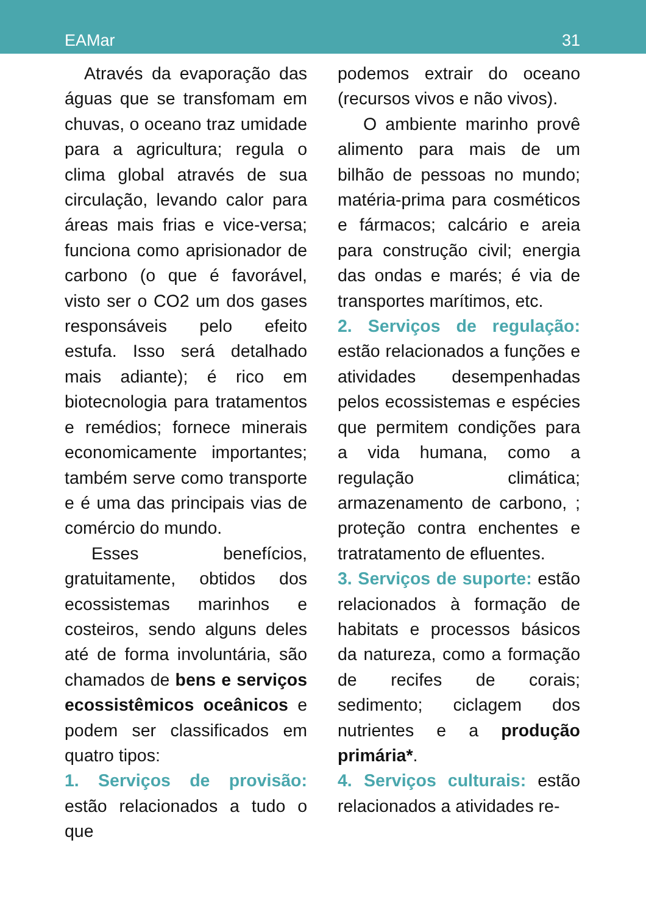EAMar 31
Através da evaporação das águas que se transfomam em chuvas, o oceano traz umidade para a agricultura; regula o clima global através de sua circulação, levando calor para áreas mais frias e vice-versa; funciona como aprisionador de carbono (o que é favorável, visto ser o CO2 um dos gases responsáveis pelo efeito estufa. Isso será detalhado mais adiante); é rico em biotecnologia para tratamentos e remédios; fornece minerais economicamente importantes; também serve como transporte e é uma das principais vias de comércio do mundo.
Esses benefícios, gratuitamente, obtidos dos ecossistemas marinhos e costeiros, sendo alguns deles até de forma involuntária, são chamados de bens e serviços ecossistêmicos oceânicos e podem ser classificados em quatro tipos:
1. Serviços de provisão: estão relacionados a tudo o que
podemos extrair do oceano (recursos vivos e não vivos).
O ambiente marinho provê alimento para mais de um bilhão de pessoas no mundo; matéria-prima para cosméticos e fármacos; calcário e areia para construção civil; energia das ondas e marés; é via de transportes marítimos, etc.
2. Serviços de regulação: estão relacionados a funções e atividades desempenhadas pelos ecossistemas e espécies que permitem condições para a vida humana, como a regulação climática; armazenamento de carbono, ; proteção contra enchentes e tratratamento de efluentes.
3. Serviços de suporte: estão relacionados à formação de habitats e processos básicos da natureza, como a formação de recifes de corais; sedimento; ciclagem dos nutrientes e a produção primária*.
4. Serviços culturais: estão relacionados a atividades re-